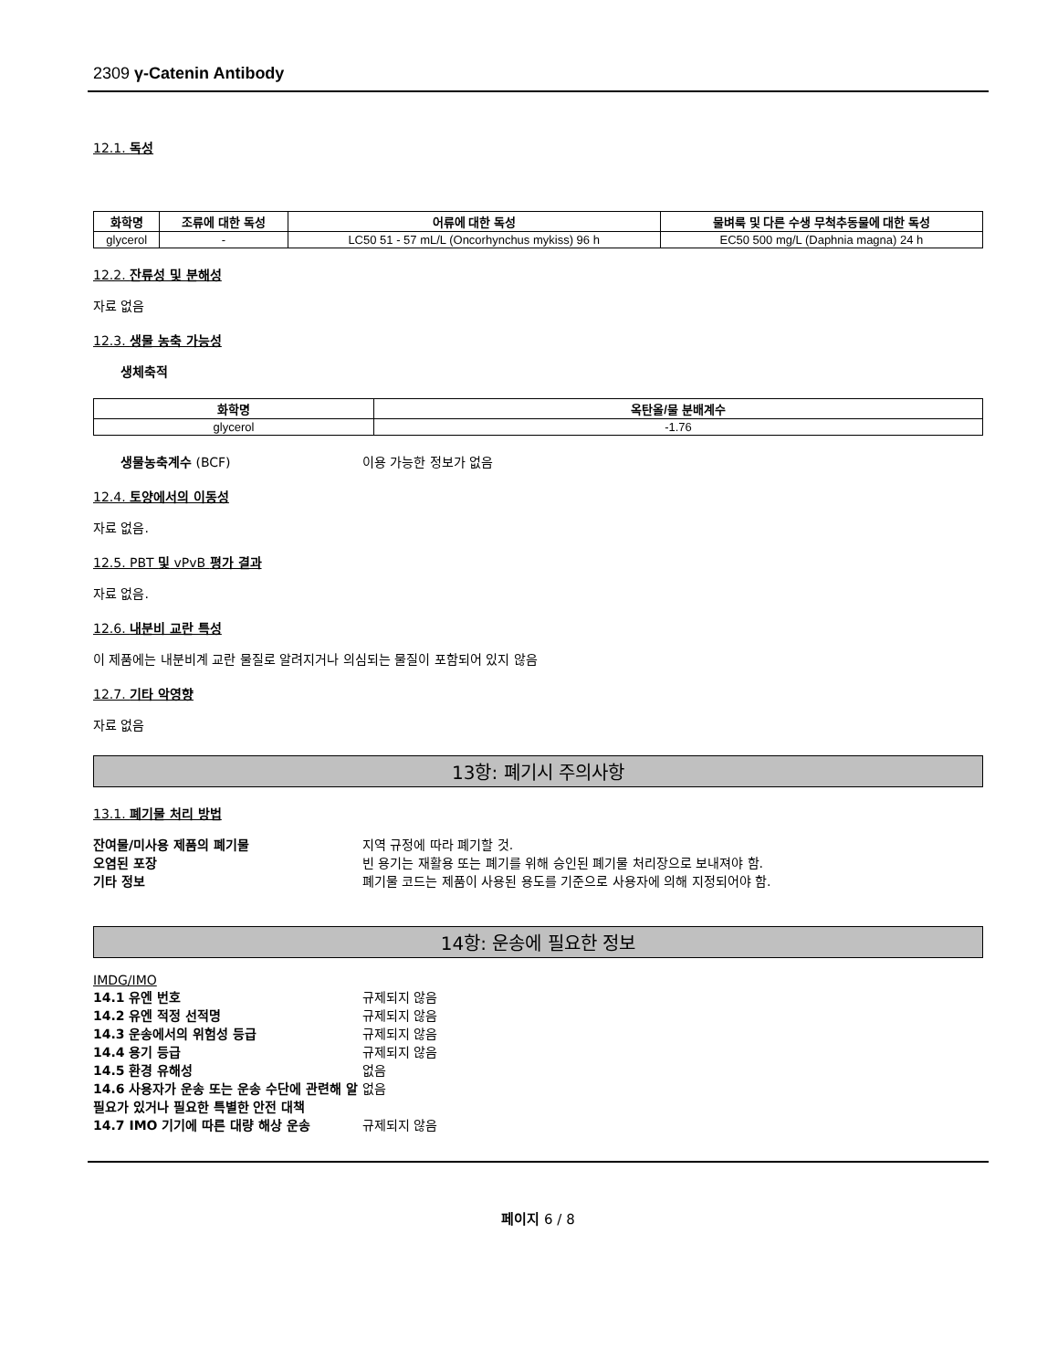2309 γ-Catenin Antibody
12.1. 독성
| 화학명 | 조류에 대한 독성 | 어류에 대한 독성 | 물벼룩 및 다른 수생 무척추동물에 대한 독성 |
| --- | --- | --- | --- |
| glycerol | - | LC50 51 - 57 mL/L (Oncorhynchus mykiss) 96 h | EC50 500 mg/L (Daphnia magna) 24 h |
12.2. 잔류성 및 분해성
자료 없음
12.3. 생물 농축 가능성
생체축적
| 화학명 | 옥탄올/물 분배계수 |
| --- | --- |
| glycerol | -1.76 |
생물농축계수 (BCF) 이용 가능한 정보가 없음
12.4. 토양에서의 이동성
자료 없음.
12.5. PBT 및 vPvB 평가 결과
자료 없음.
12.6. 내분비 교란 특성
이 제품에는 내분비계 교란 물질로 알려지거나 의심되는 물질이 포함되어 있지 않음
12.7. 기타 악영향
자료 없음
13항: 폐기시 주의사항
13.1. 폐기물 처리 방법
잔여물/미사용 제품의 폐기물 지역 규정에 따라 폐기할 것.
오염된 포장 빈 용기는 재활용 또는 폐기를 위해 승인된 폐기물 처리장으로 보내져야 함.
기타 정보 폐기물 코드는 제품이 사용된 용도를 기준으로 사용자에 의해 지정되어야 함.
14항: 운송에 필요한 정보
IMDG/IMO
14.1 유엔 번호 규제되지 않음
14.2 유엔 적정 선적명 규제되지 않음
14.3 운송에서의 위험성 등급 규제되지 않음
14.4 용기 등급 규제되지 않음
14.5 환경 유해성 없음
14.6 사용자가 운송 또는 운송 수단에 관련해 알 필요가 있거나 필요한 특별한 안전 대책 없음
14.7 IMO 기기에 따른 대량 해상 운송 규제되지 않음
페이지 6 / 8